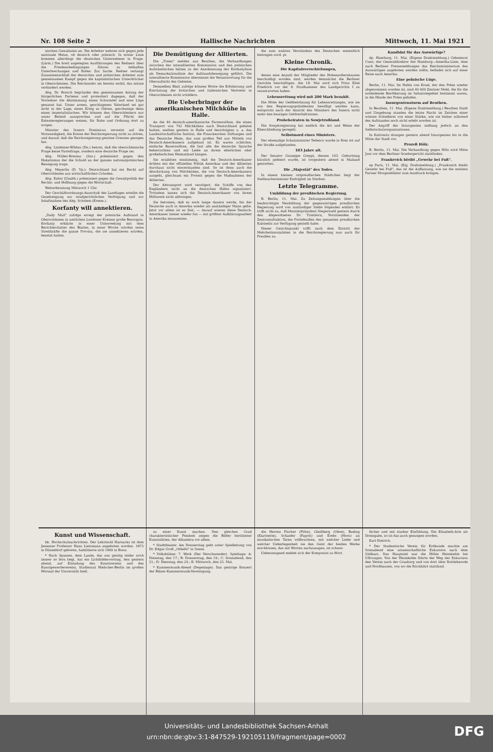Nr. 108 Seite 2 Hallische Nachrichten Mittwoch, 11. Mai 1921
nischen Gewaltaten an. Die Arbeiter wehren sich gegen jede nationale Hetze, ob deutsch oder polnisch. In erster Linie kommen allerdings die deutschen Unternehmer in Frage. (Lärm.) Die breit angelegten Ausführungen des Redners über die Friedensbedingungen führen zu lebhaften Unterbrechungen und Rufen: Zur Sache. Redner verlangt Zusammenschluß der deutschen und polnischen Arbeiter zum gemeinsamen Kampf gegen die kapitalistischen Unterdrücker in Oberschlesien. Die Reichswehr sei bereits mobil, das müsse verhindert werden.
Abg. Dr. Borsch begründet den gemeinsamen Antrag der bürgerlichen Parteien und protestiert dagegen, daß der Vorredner die Abstimmung einen Schwindel und eine Lüge genannt hat. Unser armes, geschlagenes Vaterland sei gar nicht in der Lage, einen Krieg zu führen, geschweige denn einen imperialistischen. Wir können den Oberschlesiern nur unser Beileid aussprechen und auf die Pflicht der Ententeregierungen weisen, für Ruhe und Ordnung dort zu sorgen.
Minister des Innern Dominicus verweist auf die Notwendigkeit, die Kreise der Reichsregierung nicht zu stören, und darauf, daß die Reichsregierung gewisse Grenzen gezogen hat.
Abg. Lindeiner-Wildau (Dn.) betont, daß die oberschlesische Frage keine Parteifrage, sondern eine deutsche Frage sei.
Abg. Müller-Breslau (Soz.) polemisiert gegen den Hakatismus der die Schuld an der ganzen nationalpolnischen Bewegung trage.
Abg. Meyerlin (D. Vp.): Deutschland hat ein Recht auf Oberschlesien aus wirtschaftlichen Gründen.
Abg. Kabst (Unabh.) polemisiert gegen die Gewaltpolitik der Rechts- und Hoffnung gegen die Wortschaft.
Weiterberatung Mittwoch 1 Uhr.
Der Geschäftsordnungs-Ausschuß des Landtages erteilte die Genehmigung zur strafgerichtlichen Verfolgung und zur Inhaftnahme des Abg. Scholem (Komm.).
Korfanty will annektieren.
„Daily Mail" zufolge erregt der polnische Aufstand in Oberschlesien in amtlichen Londoner Kreisen große Besorgnis. Korfanty erklärte in einer Unterredung mit dem Berichterstatter des Blattes, in einer Woche würden seine Streitkräfte die ganze Provinz, die sie annektieren würden, besetzt halten.
Die Demütigung der Alliierten.
Die „Times" melden aus Beuthen, die Verhandlungen zwischen der interalliierten Kommission und den polnischen Aufständischen hätten zu der Anerkennung der Korfantylinie als Demarkationslinie der Aufstandsbewegung geführt. Die interalliierte Kommission übernimmt die Verantwortung für die Oberaufsicht des Gebietes.
Demselben Blatt zufolge können Worte die Erbitterung und Entrüstung der britischen und italienischen Vertreter in Oberschlesien nicht schildern.
Die Ueberbringer der amerikanischen Milchkühe in Halle.
An die 40 deutsch-amerikanische Farmersöhne, die einen Transport von 742 Milchkühen nach Deutschland geleitet hatten, weilten gestern in Halle und besichtigten u. a. das Landwirtschaftliche Institut, die Franckeschen Stiftungen und das Deutsche Heim, das zum großen Teil aus Mitteln von Deutsch-Amerikanern aufgebaut ist. Es waren schlichte, einfache Bauernsöhne, die fast alle die deutsche Sprache beherrschten und mit Liebe an ihrem elterlichen oder großelterlichen Heimatland hängen.
Sie erzählten einstimmig, daß die Deutsch-Amerikaner drüben mit der offiziellen Politik Amerikas und der Alliierten durchaus nicht einverstanden sind. So ist denn auch die Abschickung von Milchkühen, die von Deutsch-Amerikanern ausgeht, gleichsam ein Protest gegen die Maßnahmen der Alliierten.
Der Abtransport wird verzögert, die Schiffe von den Engländern nicht an die deutschen Häfen signalisiert. Trotzdem lassen sich die Deutsch-Amerikaner von ihrem Hilfswerk nicht abbringen.
Sie betonten, daß es noch lange dauern werde, bis der Deutsche auch in Amerika wieder als anständiger Mann gelte. Jetzt vor allem ist es Zeit, — darauf wiesen diese Deutsch-Amerikaner immer wieder hin — mit größter Aufklärungsarbeit in Amerika einzusetzen.
die zum wahren Verständnis des Deutschen wesentlich beitragen wird. pt.
Kleine Chronik.
Die Kapitalsverschiebungen,
denen eine Anzahl der Mitglieder des Hohenzollernhauses beschuldigt worden sind, werden demnächst die Berliner Gerichte beschäftigen. Am 18. Mai wird sich Prinz Eitel Friedrich vor der 9. Strafkammer des Landgerichts I zu verantworten haben.
Lebensrettung wird mit 200 Mark bezahlt.
Die Höhe der Geldbelohnung für Lebensrettungen, wie sie von den Regierungspräsidenten bewilligt werden kann, entspricht nach der Ansicht des Ministers des Innern nicht mehr den heutigen Geldverhältnissen.
Probeheiraten in Sowjetrußland.
Die Sowjetregierung hat endlich die Art und Weise der Eheschließung geregelt.
Selbstmord eines Ministers.
Der ehemalige Schatzminister Tedesco wurde in Rom tot auf der Straße aufgefunden.
103 Jahre alt.
Der Senator Giuseppe Greppi, dessen 103. Geburtstag kürzlich gefeiert wurde, ist vorgestern abend in Mailand gestorben.
Die „Majestät" des Todes.
In einem kleinen ostpreußischen Städtchen liegt der Stellmachermeister Endriglett im Sterben.
Letzte Telegramme.
Umbildung der preußischen Regierung.
B. Berlin, 11. Mai. Zu Zeitungsmeldungen über die beabsichtigte Neubildung der gegenwärtigen preußischen Regierung wird von zuständiger Stelle folgendes erklärt: Es trifft nicht zu, daß Ministerpräsident Stegerwald gestern durch den Abgeordneten Dr. Trimborn, Vorsitzenden der Zentrumsfraktion, die Portefeuilles des gesamten preußischen Kabinetts zur Verfügung gestellt habe.
Dieser Gesichtspunkt trifft nach dem Eintritt der Mehrheitssozialisten in die Reichsregierung nun auch für Preußen zu.
Kandidat für das Auswärtige?
dp. Hamburg, 11. Mai. (Eigene Drahtmeldung.) Geheimrat Cuno, der Generaldirektor der Hamburg—Amerika-Linie, dem nach Berliner Pressemeldungen das Reichsministerium des Auswärtigen angeboten werden sollte, befindet sich auf einer Reise nach Amerika.
Eine polnische Lüge.
Berlin, 11. Mai. Im Hafen von Kosel, der den Polen wieder abgenommen worden ist, sind 40 000 Zentner Mehl, die für die notleidende Bevölkerung im Industriegebiet bestimmt waren, in die Hände der Polen gefallen.
Insurgentensturm auf Beuthen.
In Beuthen, 11. Mai. (Eigene Drahtmeldung.) Beuthen Stadt und Umgebung standen die letzte Nacht im Zeichen einer wüsten Schießerei von einer Stärke, wie sie bisher während des Aufstandes noch nicht erlebt worden ist.
Der Angriff der Insurgenten mißlang jedoch an den Selbstschutzorganisationen.
In Kattowitz drangen gestern abend Insurgenten bis in die Mitte der Stadt vor.
Prozeß Hölz.
B. Berlin, 11. Mai. Die Verhandlung gegen Hölz wird Mitte Juni vor dem Berliner Sondergericht stattfinden.
Frankreich bleibt „Gewehr bei Fuß".
ep Paris, 11. Mai. (Eig. Drahtmeldung.) „Frankreich bleibt Gewehr bei Fuß", das ist die Auffassung, wie sie die meisten Pariser Morgenblätter zum Ausdruck bringen.
Kunst und Wissenschaft.
hk. Hochschulnachrichten. Der Lehrstuhl Harnacks ist dem Jenenser Professor Hans Lietzmann angeboten worden. 1875 in Düsseldorf geboren, habilitierte sich 1900 in Bonn.
* Nach Spanien, dem Lande, das uns geistig leider noch immer so fern liegt, hat ein Lichtbildervortrag, den gestern abend, auf Einladung des Kunstvereins und des Kunstgewerbevereins, Studienrat Hielscher-Berlin im großen Hörsaal der Universität hielt.
zu einer Kunst machen. Den gleichen Grad charakteristischer Feinheit zeigen die Bilder berühmter Kunststätten, der Alhambra vor allem.
* Stadttheater. Am Donnerstag geht unter Spielleitung von Dr. Edgar Groß „Othello" in Szene.
* Volksbühne: 7. Werk (Der Verschwender). Spieltage: A: Dienstag, den 17.; B: Donnerstag, den 19.; C: Sonnabend, den 21.; D: Dienstag, den 24.; E: Mittwoch, den 25. Mai.
* Kammermusik-Abend (Degenlage). Das gestrige Konzert der Bläser-Kammermusik-Vereinigung.
die Herren Fischer (Flöte), Gleißberg (Oboe), Bading (Klarinette), Schaefer (Fagott) und Krebs (Horn) an musikalischen Taten vollbrachten, mit welcher Liebe und welcher Ueberlegenheit sie den Geist der beiden Werke erschlossen, das mit Worten nachzusagen, ist schwer.
Ueberzeugend meldet sich der Komponist zu Wort.
flicher und mit starker Einfühlung. Die Elisabeth-Arie als Dreingabe, so ist das auch gesungen worden.
Karl Dietrich.
* Der Studentische Verein für Erdkunde machte am Sonnabend eine wissenschaftliche Exkursion nach dem Südharz. Das Hauptziel war die Höhle Heimkehle bei Uftrungen. Von der Heimkehle führte der Weg der Exkursion den Verein nach der Grasburg und von dort über Rottleberode und Nordhausen, von wo die Rückfahrt stattfand.
Universitäts- und Landesbibliothek Sachsen-Anhalt
urn:nbn:de:gbv:3:1-847529-192105119/fragment/page=0002
DFG